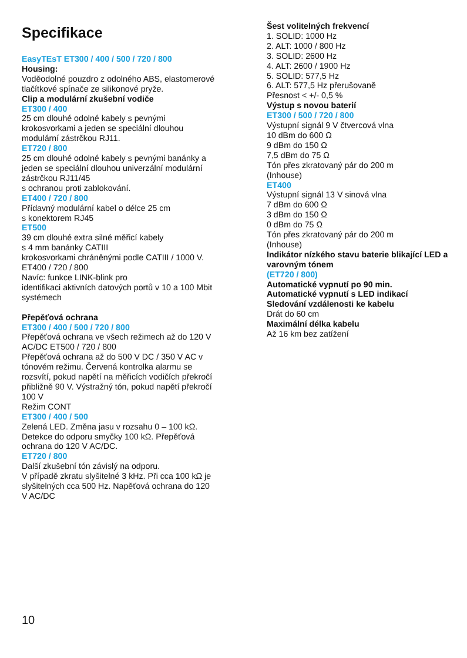Specifikace
EasyTEsT ET300 / 400 / 500 / 720 / 800
Housing:
Voděodolné pouzdro z odolného ABS, elastomerové tlačítkové spínače ze silikonové pryže.
Clip a modulární zkušební vodiče
ET300 / 400
25 cm dlouhé odolné kabely s pevnými krokosvorkami a jeden se speciální dlouhou modulární zástrčkou RJ11.
ET720 / 800
25 cm dlouhé odolné kabely s pevnými banánky a jeden se speciální dlouhou univerzální modulární zástrčkou RJ11/45
s ochranou proti zablokování.
ET400 / 720 / 800
Přídavný modulární kabel o délce 25 cm
s konektorem RJ45
ET500
39 cm dlouhé extra silné měřicí kabely
s 4 mm banánky CATIII
krokosvorkami chráněnými podle CATIII / 1000 V. ET400 / 720 / 800
Navíc: funkce LINK-blink pro
identifikaci aktivních datových portů v 10 a 100 Mbit systémech
Přepěťová ochrana
ET300 / 400 / 500 / 720 / 800
Přepěťová ochrana ve všech režimech až do 120 V AC/DC ET500 / 720 / 800
Přepěťová ochrana až do 500 V DC / 350 V AC v tónovém režimu. Červená kontrolka alarmu se rozsvítí, pokud napětí na měřicích vodičích překročí přibližně 90 V. Výstražný tón, pokud napětí překročí 100 V
Režim CONT
ET300 / 400 / 500
Zelená LED. Změna jasu v rozsahu 0 – 100 kΩ. Detekce do odporu smyčky 100 kΩ. Přepěťová ochrana do 120 V AC/DC.
ET720 / 800
Další zkušební tón závislý na odporu.
V případě zkratu slyšitelné 3 kHz. Při cca 100 kΩ je slyšitelných cca 500 Hz. Napěťová ochrana do 120 V AC/DC
Šest volitelných frekvencí
1. SOLID: 1000 Hz
2. ALT: 1000 / 800 Hz
3. SOLID: 2600 Hz
4. ALT: 2600 / 1900 Hz
5. SOLID: 577,5 Hz
6. ALT: 577,5 Hz přerušovaně
Přesnost < +/- 0,5 %
Výstup s novou baterií
ET300 / 500 / 720 / 800
Výstupní signál 9 V čtvercová vlna
10 dBm do 600 Ω
9 dBm do 150 Ω
7,5 dBm do 75 Ω
Tón přes zkratovaný pár do 200 m
(Inhouse)
ET400
Výstupní signál 13 V sinová vlna
7 dBm do 600 Ω
3 dBm do 150 Ω
0 dBm do 75 Ω
Tón přes zkratovaný pár do 200 m
(Inhouse)
Indikátor nízkého stavu baterie blikající LED a varovným tónem
(ET720 / 800)
Automatické vypnutí po 90 min.
Automatické vypnutí s LED indikací
Sledování vzdálenosti ke kabelu
Drát do 60 cm
Maximální délka kabelu
Až 16 km bez zatížení
10